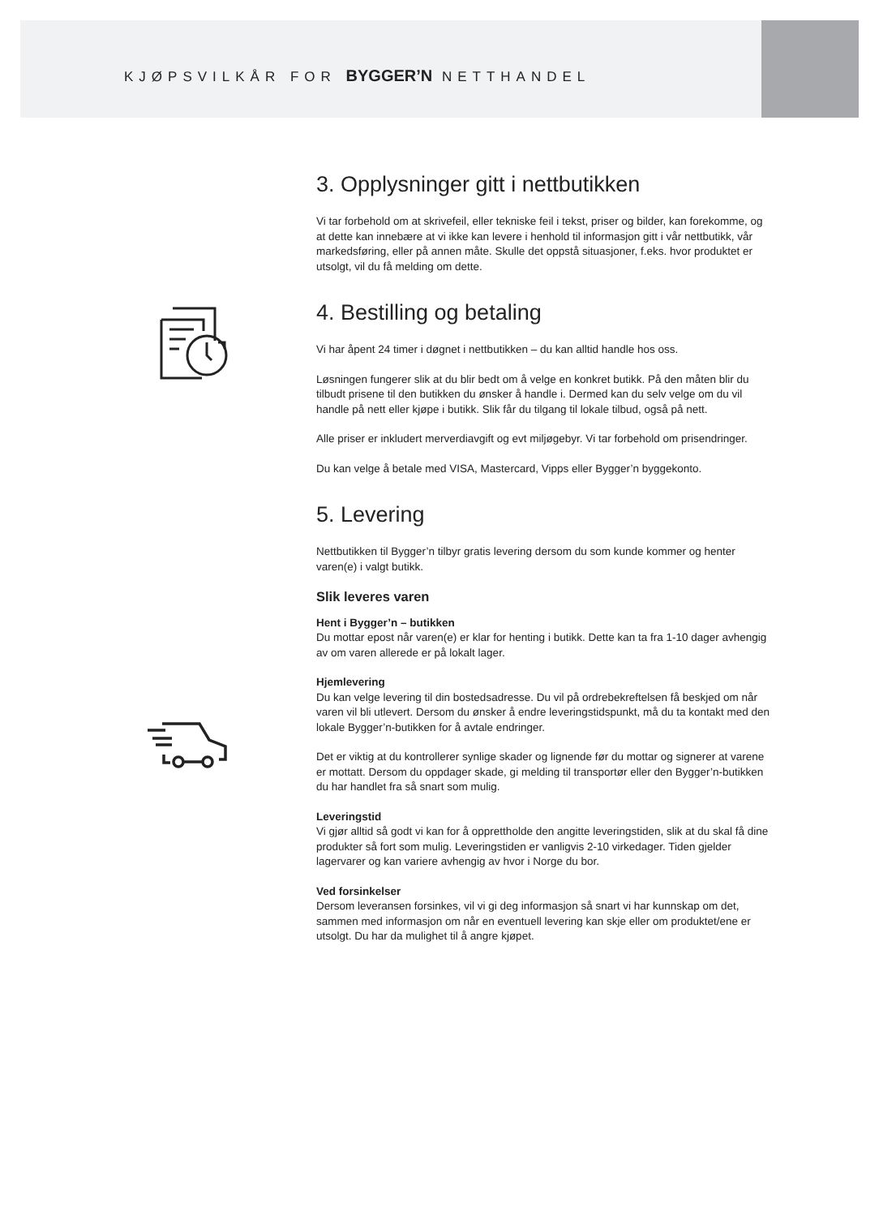KJØPSVILKÅR FOR BYGGER’N NETTHANDEL
3. Opplysninger gitt i nettbutikken
Vi tar forbehold om at skrivefeil, eller tekniske feil i tekst, priser og bilder, kan forekomme, og at dette kan innebære at vi ikke kan levere i henhold til informasjon gitt i vår nettbutikk, vår markedsføring, eller på annen måte. Skulle det oppstå situasjoner, f.eks. hvor produktet er utsolgt, vil du få melding om dette.
4. Bestilling og betaling
Vi har åpent 24 timer i døgnet i nettbutikken – du kan alltid handle hos oss.
Løsningen fungerer slik at du blir bedt om å velge en konkret butikk. På den måten blir du tilbudt prisene til den butikken du ønsker å handle i. Dermed kan du selv velge om du vil handle på nett eller kjøpe i butikk. Slik får du tilgang til lokale tilbud, også på nett.
Alle priser er inkludert merverdiavgift og evt miljøgebyr. Vi tar forbehold om prisendringer.
Du kan velge å betale med VISA, Mastercard, Vipps eller Bygger’n byggekonto.
5. Levering
Nettbutikken til Bygger’n tilbyr gratis levering dersom du som kunde kommer og henter varen(e) i valgt butikk.
Slik leveres varen
Hent i Bygger’n – butikken
Du mottar epost når varen(e) er klar for henting i butikk. Dette kan ta fra 1-10 dager avhengig av om varen allerede er på lokalt lager.
Hjemlevering
Du kan velge levering til din bostedsadresse. Du vil på ordrebekreftelsen få beskjed om når varen vil bli utlevert. Dersom du ønsker å endre leveringstidspunkt, må du ta kontakt med den lokale Bygger’n-butikken for å avtale endringer.
Det er viktig at du kontrollerer synlige skader og lignende før du mottar og signerer at varene er mottatt. Dersom du oppdager skade, gi melding til transportør eller den Bygger’n-butikken du har handlet fra så snart som mulig.
Leveringstid
Vi gjør alltid så godt vi kan for å opprettholde den angitte leveringstiden, slik at du skal få dine produkter så fort som mulig. Leveringstiden er vanligvis 2-10 virkedager. Tiden gjelder lagervarer og kan variere avhengig av hvor i Norge du bor.
Ved forsinkelser
Dersom leveransen forsinkes, vil vi gi deg informasjon så snart vi har kunnskap om det, sammen med informasjon om når en eventuell levering kan skje eller om produktet/ene er utsolgt. Du har da mulighet til å angre kjøpet.